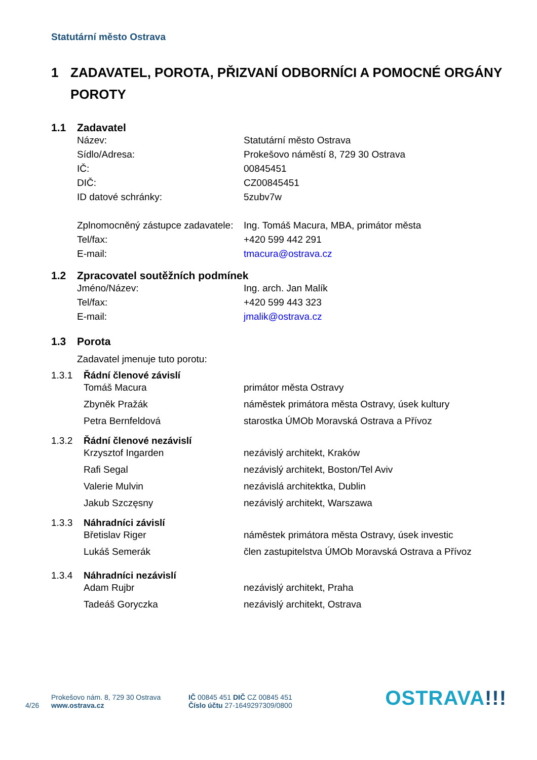Statutární město Ostrava
1 ZADAVATEL, POROTA, PŘIZVANÍ ODBORNÍCI A POMOCNÉ ORGÁNY POROTY
1.1 Zadavatel
| Název: | Statutární město Ostrava |
| Sídlo/Adresa: | Prokešovo náměstí 8, 729 30 Ostrava |
| IČ: | 00845451 |
| DIČ: | CZ00845451 |
| ID datové schránky: | 5zubv7w |
| Zplnomocněný zástupce zadavatele: | Ing. Tomáš Macura, MBA, primátor města |
| Tel/fax: | +420 599 442 291 |
| E-mail: | tmacura@ostrava.cz |
1.2 Zpracovatel soutěžních podmínek
| Jméno/Název: | Ing. arch. Jan Malík |
| Tel/fax: | +420 599 443 323 |
| E-mail: | jmalik@ostrava.cz |
1.3 Porota
Zadavatel jmenuje tuto porotu:
1.3.1 Řádní členové závislí
| Tomáš Macura | primátor města Ostravy |
| Zbyněk Pražák | náměstek primátora města Ostravy, úsek kultury |
| Petra Bernfeldová | starostka ÚMOb Moravská Ostrava a Přívoz |
1.3.2 Řádní členové nezávislí
| Krzysztof Ingarden | nezávislý architekt, Kraków |
| Rafi Segal | nezávislý architekt, Boston/Tel Aviv |
| Valerie Mulvin | nezávislá architektka, Dublin |
| Jakub Szczęsny | nezávislý architekt, Warszawa |
1.3.3 Náhradníci závislí
| Břetislav Riger | náměstek primátora města Ostravy, úsek investic |
| Lukáš Semerák | člen zastupitelstva ÚMOb Moravská Ostrava a Přívoz |
1.3.4 Náhradníci nezávislí
| Adam Rujbr | nezávislý architekt, Praha |
| Tadeáš Goryczka | nezávislý architekt, Ostrava |
4/26
Prokešovo nám. 8, 729 30 Ostrava
www.ostrava.cz
IČ 00845 451 DIČ CZ 00845 451
Číslo účtu 27-1649297309/0800
OSTRAVA!!!